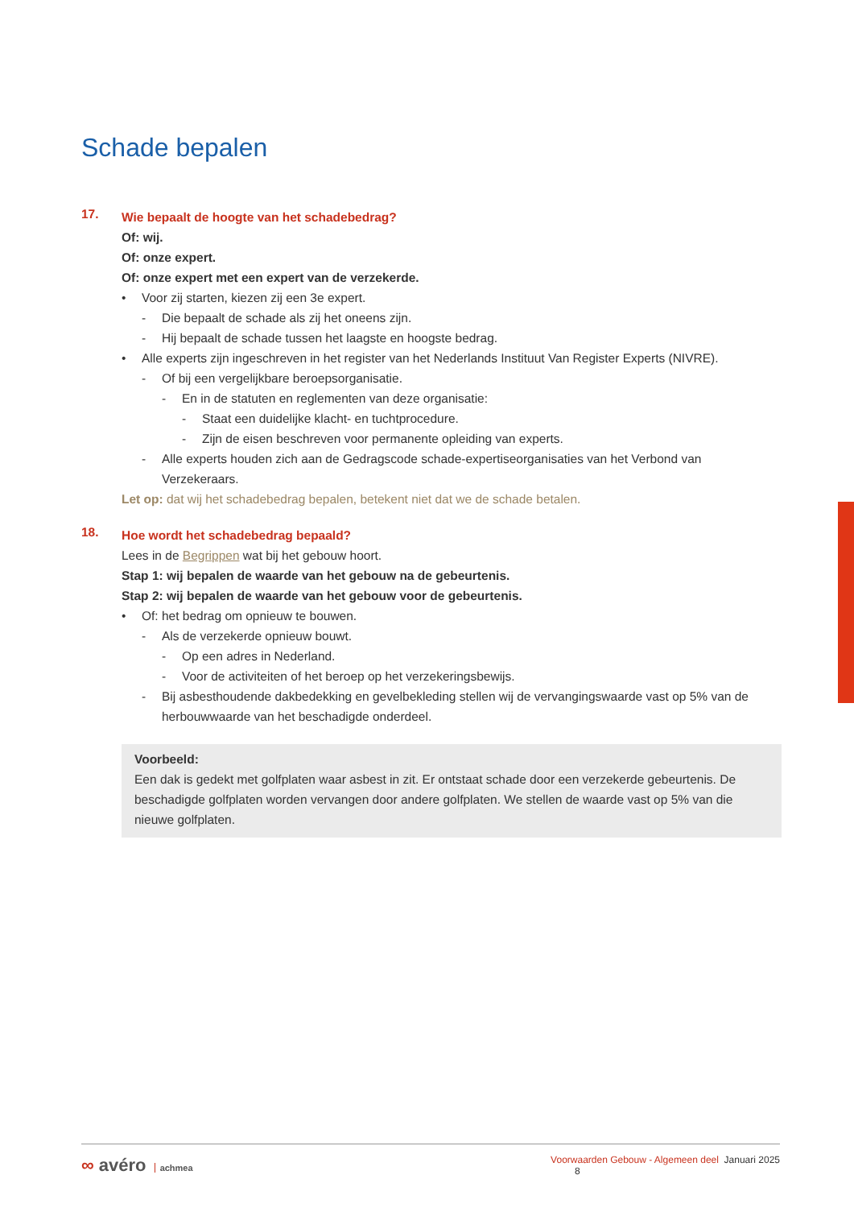Schade bepalen
17.
Wie bepaalt de hoogte van het schadebedrag?
Of: wij.
Of: onze expert.
Of: onze expert met een expert van de verzekerde.
• Voor zij starten, kiezen zij een 3e expert.
- Die bepaalt de schade als zij het oneens zijn.
- Hij bepaalt de schade tussen het laagste en hoogste bedrag.
• Alle experts zijn ingeschreven in het register van het Nederlands Instituut Van Register Experts (NIVRE).
- Of bij een vergelijkbare beroepsorganisatie.
- En in de statuten en reglementen van deze organisatie:
- Staat een duidelijke klacht- en tuchtprocedure.
- Zijn de eisen beschreven voor permanente opleiding van experts.
- Alle experts houden zich aan de Gedragscode schade-expertiseorganisaties van het Verbond van Verzekeraars.
Let op: dat wij het schadebedrag bepalen, betekent niet dat we de schade betalen.
18.
Hoe wordt het schadebedrag bepaald?
Lees in de Begrippen wat bij het gebouw hoort.
Stap 1: wij bepalen de waarde van het gebouw na de gebeurtenis.
Stap 2: wij bepalen de waarde van het gebouw voor de gebeurtenis.
• Of: het bedrag om opnieuw te bouwen.
- Als de verzekerde opnieuw bouwt.
- Op een adres in Nederland.
- Voor de activiteiten of het beroep op het verzekeringsbewijs.
- Bij asbesthoudende dakbedekking en gevelbekleding stellen wij de vervangingswaarde vast op 5% van de herbouwwaarde van het beschadigde onderdeel.
Voorbeeld:
Een dak is gedekt met golfplaten waar asbest in zit. Er ontstaat schade door een verzekerde gebeurtenis. De beschadigde golfplaten worden vervangen door andere golfplaten. We stellen de waarde vast op 5% van die nieuwe golfplaten.
∞ avéro achmea
Voorwaarden Gebouw - Algemeen deel Januari 2025 8